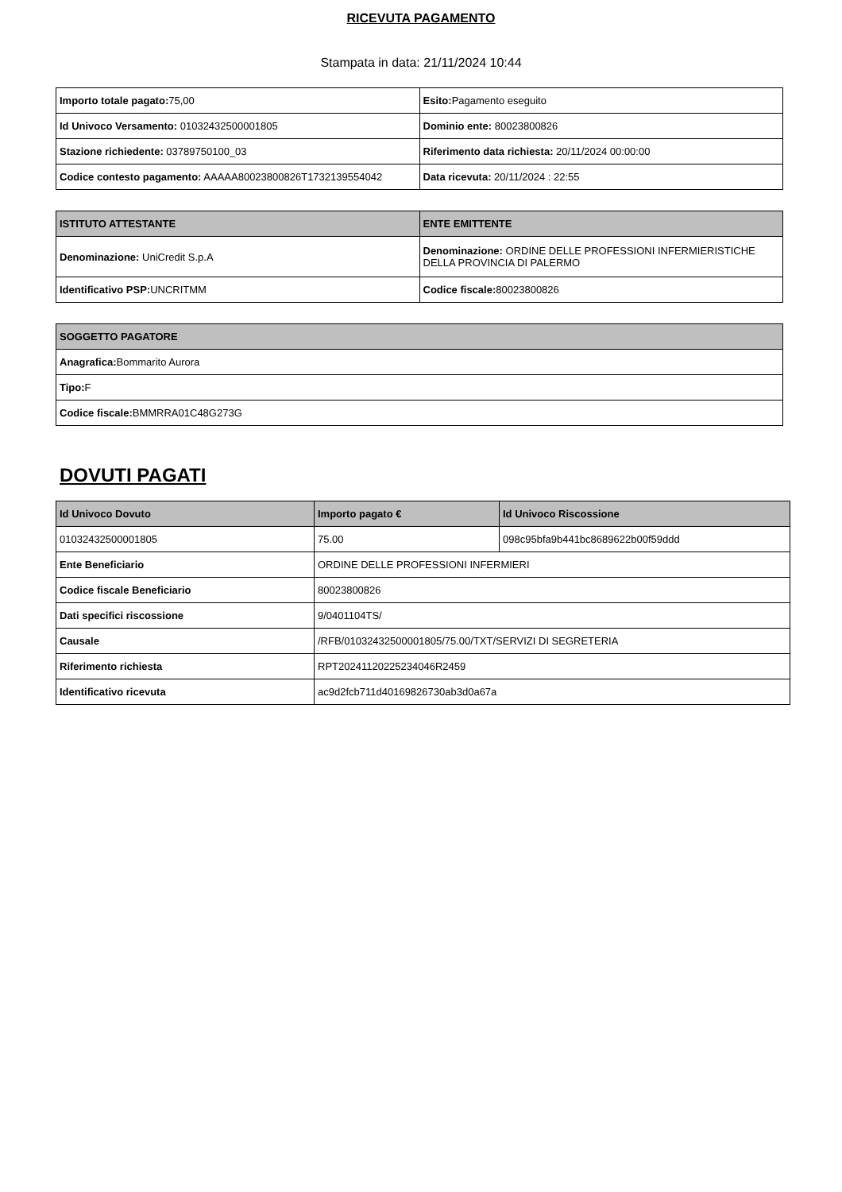RICEVUTA PAGAMENTO
Stampata in data: 21/11/2024 10:44
| Importo totale pagato: 75,00 | Esito: Pagamento eseguito |
| Id Univoco Versamento: 01032432500001805 | Dominio ente: 80023800826 |
| Stazione richiedente: 03789750100_03 | Riferimento data richiesta: 20/11/2024 00:00:00 |
| Codice contesto pagamento: AAAAA80023800826T1732139554042 | Data ricevuta: 20/11/2024 : 22:55 |
| ISTITUTO ATTESTANTE | ENTE EMITTENTE |
| --- | --- |
| Denominazione: UniCredit S.p.A | Denominazione: ORDINE DELLE PROFESSIONI INFERMIERISTICHE DELLA PROVINCIA DI PALERMO |
| Identificativo PSP: UNCRITMM | Codice fiscale: 80023800826 |
| SOGGETTO PAGATORE |
| --- |
| Anagrafica: Bommarito Aurora |
| Tipo: F |
| Codice fiscale: BMMRRA01C48G273G |
DOVUTI PAGATI
| Id Univoco Dovuto | Importo pagato € | Id Univoco Riscossione |
| --- | --- | --- |
| 01032432500001805 | 75.00 | 098c95bfa9b441bc8689622b00f59ddd |
| Ente Beneficiario | ORDINE DELLE PROFESSIONI INFERMIERI | |
| Codice fiscale Beneficiario | 80023800826 | |
| Dati specifici riscossione | 9/0401104TS/ | |
| Causale | /RFB/01032432500001805/75.00/TXT/SERVIZI DI SEGRETERIA | |
| Riferimento richiesta | RPT20241120225234046R2459 | |
| Identificativo ricevuta | ac9d2fcb711d40169826730ab3d0a67a | |